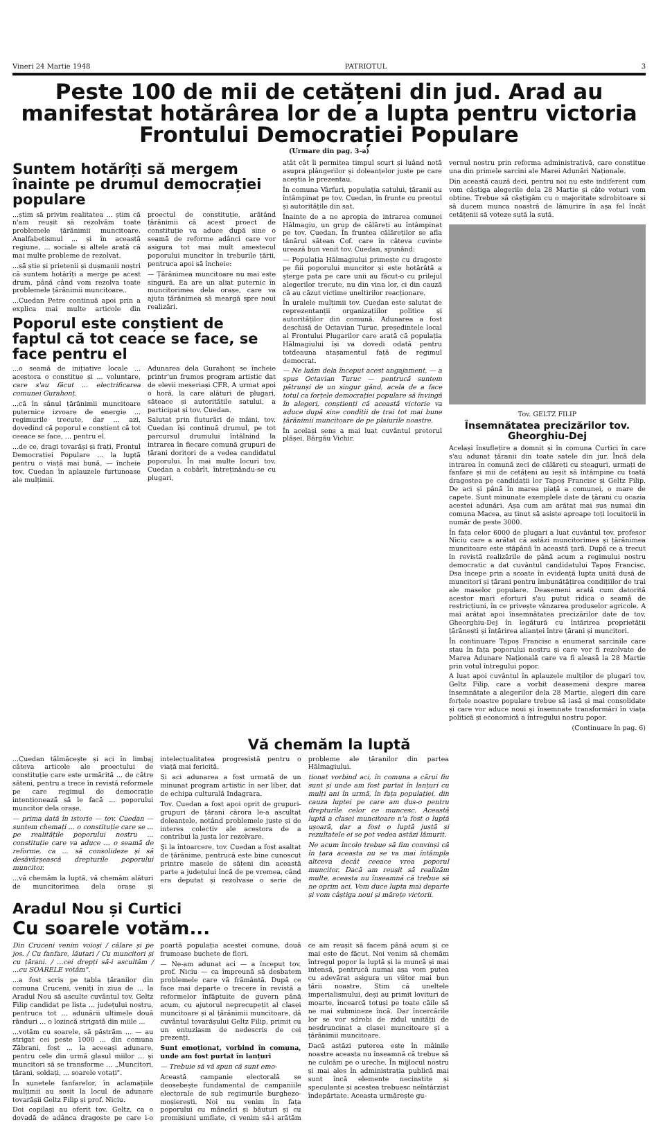Vineri 24 Martie 1948 PATRIOTUL 3
Peste 100 de mii de cetățeni din jud. Arad au manifestat hotărârea lor de a lupta pentru victoria Frontului Democrației Populare
(Urmare din pag. 3-a)
Suntem hotărîți să mergem înainte pe drumul democrației populare
...știm să privim realitatea ... știm că n'am reușit să rezolvăm toate problemele țărănimii muncitoare. Analfabetismul ... și în această regiune, ... sociale și altele arată că mai multe probleme de rezolvat.
...să știe și prietenii și dușmanii noștri că suntem hotărîți a merge pe acest drum, până când vom rezolva toate problemele țărănimii muncitoare..
...Cuedan Petre continuă apoi prin a explica mai multe articole din proectul de constituție, arătând țărănimii că acest proect de constituție va aduce după sine o seamă de reforme adânci care vor asigura tot mai mult amestecul poporului muncitor în treburile țării, pentruca apoi să încheie:
— Țărănimea muncitoare nu mai este singură. Ea are un aliat puternic în muncitorimea dela orașe, care va ajuta țărănimea să meargă spre noui realizări.
Poporul este conștient de faptul că tot ceace se face, se face pentru el
...o seamă de inițiative locale ... acestora o constitue și ... voluntare, care s'au făcut ... electrificarea comunei Gurahonț.
...că în sânul țărănimii muncitoare puternice izvoare de energie ... regimurile trecute, dar ... azi, dovedind că poporul e conștient că tot ceeace se face, ... pentru el.
...de ce, dragi tovarăși și frați, Frontul Democrației Populare ... la luptă pentru o viață mai bună, — încheie tov. Cuedan în aplauzele furtunoase ale mulțimii.
Adunarea dela Gurahonț se încheie printr'un frumos program artistic dat de elevii meseriași CFR. A urmat apoi o horă, la care alături de plugari, săteace și autoritățile satului, a participat și tov. Cuedan.
Salutat prin fluturări de mâini, tov. Cuedan își continuă drumul, pe tot parcursul drumului întâlnind la intrarea în fiecare comună grupuri de țărani doritori de a vedea candidatul poporului. În mai multe locuri tov. Cuedan a cobârît, întreținându-se cu plugari,
atât cât îi permitea timpul scurt și luând notă asupra plângerilor și doleanțelor juste pe care aceștia le prezentau.
În comuna Vârfuri, populația satului, țăranii au întâmpinat pe tov. Cuedan, în frunte cu preotul și autoritățile din sat.
Înainte de a ne apropia de intrarea comunei Hălmagiu, un grup de călăreți au întâmpinat pe tov. Cuedan. În fruntea călăreților se afla tânărul sătean Cof. care în câteva cuvinte urează bun venit tov. Cuedan, spunând:
— Populația Hălmagiului primește cu dragoste pe fiii poporului muncitor și este hotărâtă a șterge pata pe care unii au făcut-o cu prilejul alegerilor trecute, nu din vina lor, ci din cauză că au căzut victime uneltirilor reacționare.
În uralele mulțimii tov. Cuedan este salutat de reprezentanții organizațiilor politice și autorităților din comună. Adunarea a fost deschisă de Octavian Turuc, președintele local al Frontului Plugarilor care arată că populația Hălmagiului își va dovedi odată pentru totdeauna atașamentul față de regimul democrat.
— Ne luăm dela început acest angajament, — a spus Octavian Turuc — pentrucă suntem pătrunși de un singur gând, acela de a face totul ca forțele democrației populare să învingă în alegeri, conștienți că această victorie va aduce după sine condiții de trai tot mai bune țărănimii muncitoare de pe plaiurile noastre.
În același sens a mai luat cuvântul pretorul plășei, Bărgău Vichir.
vernul nostru prin reforma administrativă, care constitue una din primele sarcini ale Marei Adunări Naționale.
Din această cauză deci, pentru noi nu este indiferent cum vom câștiga alegerile dela 28 Martie și câte voturi vom obține. Trebue să câștigăm cu o majoritate sdrobitoare și să ducem munca noastră de lămurire în așa fel încât cetățenii să voteze sută la sută.
Tov. GELTZ FILIP
Însemnătatea precizărilor tov. Gheorghiu-Dej
Același însuflețire a domnit și în comuna Curtici în care s'au adunat țăranii din toate satele din jur. Încă dela intrarea în comună zeci de călăreți cu steaguri, urmați de fanfare și mii de cetățeni au ieșit să întâmpine cu toată dragostea pe candidații lor Tapoș Francisc și Geltz Filip. De aci și până în marea piață a comunei, o mare de capete. Sunt minunate exemplele date de țărani cu ocazia acestei adunări. Așa cum am arătat mai sus numai din comuna Macea, au ținut să asiste aproape toți locuitorii în număr de peste 3000.
În fața celor 6000 de plugari a luat cuvântul tov. profesor Niciu care a arătat că astăzi muncitorimea și țărănimea muncitoare este stăpână în această țară. După ce a trecut în revistă realizările de până acum a regimului nostru democratic a dat cuvântul candidatului Tapoș Francisc. Dsa începe prin a scoate în evidență lupta unită dusă de muncitori și țărani pentru îmbunătățirea condițiilor de trai ale maselor populare. Deasemeni arată cum datorită acestor mari eforturi s'au putut ridica o seamă de restricțiuni, în ce privește vânzarea produselor agricole. A mai arătat apoi însemnătatea precizărilor date de tov. Gheorghiu-Dej în legătură cu întărirea proprietății țărănești și întărirea alianței între țărani și muncitori.
În continuare Tapoș Francisc a enumerat sarcinile care stau în fața poporului nostru și care vor fi rezolvate de Marea Adunare Națională care va fi aleasă la 28 Martie prin votul întregului popor.
A luat apoi cuvântul în aplauzele mulților de plugari tov. Geltz Filip, care a vorbit deasemeni despre marea însemnătate a alegerilor dela 28 Martie, alegeri din care forțele noastre populare trebue să iasă și mai consolidate și care vor aduce noui și însemnate transformări în viața politică și economică a întregului nostru popor.
(Continuare în pag. 6)
Vă chemăm la luptă
...Cuedan tălmăcește și aci în limbaj câteva articole ale proectului de constituție care este urmărită ... de către săteni, pentru a trece în revistă reformele pe care regimul de democrație intenționează să le facă ... poporului muncitor dela orașe.
— prima dată în istorie — tov. Cuedan — suntem chemați ... o constituție care se ... pe realitățile poporului nostru ... constituție care va aduce ... o seamă de reforme, ca ... să consolideze și să desăvârșească drepturile poporului muncitor.
...vă chemăm la luptă, vă chemăm alături de muncitorimea dela orașe și intelectualitatea progresistă pentru o viață mai fericită.
Si aci adunarea a fost urmată de un minunat program artistic în aer liber, dat de echipa culturală Indagrara.
Tov. Cuedan a fost apoi oprit de grupuri-grupuri de țărani cărora le-a ascultat doleanțele, notând problemele juste și de interes colectiv ale acestora de a contribui la justa lor rezolvare.
Și la întoarcere, tov. Cuedan a fost asaltat de țărănime, pentrucă este bine cunoscut printre masele de săteni din această parte a județului încă de pe vremea, când era deputat și rezolvase o serie de probleme ale țăranilor din partea Hălmagiului.
tionat vorbind aci, în comuna a cărui fiu sunt și unde am fost purtat în lanțuri cu mulți ani în urmă, în fața populației, din cauza luptei pe care am dus-o pentru drepturile celor ce muncesc. Această luptă a clasei muncitoare n'a fost o luptă ușoară, dar a fost o luptă justă și rezultatele ei se pot vedea astăzi lămurit.
Ne acum încolo trebue să fim convinși că în țara aceasta nu se va mai întâmpla altceva decât ceeace vrea poporul muncitor. Dacă am reușit să realizăm multe, aceasta nu înseamnă că trebue să ne oprim aci. Vom duce lupta mai departe și vom câștiga noui și mărețe victorii.
Aradul Nou și Curtici
Cu soarele votăm...
Din Cruceni venim voioși / călare și pe jos. / Cu fanfare, lăutari / Cu muncitori și cu țărani. / ...cei drepți să-i ascultăm / ...cu SOARELE votăm".
...a fost scris pe tabla țăranilor din comuna Cruceni, veniți în ziua de ... la Aradul Nou să asculte cuvântul tov. Geltz Filip candidat pe lista ... județului nostru, pentruca tot ... adunării ultimele două rânduri ... o lozincă strigată din miile ...
...votăm cu soarele, să păstrăm ... — au strigat cei peste 1000 ... din comuna Zăbrani, fost ... la aceeași adunare, pentru cele din urmă glasul miilor ... și muncitori să se transforme ... „Muncitori, țărani, soldați, ... soarele votați".
În sunetele fanfarelor, în aclamațiile mulțimii au sosit la locul de adunare tovarășii Geltz Filip și prof. Niciu.
Doi copilași au oferit tov. Geltz, ca o dovadă de adânca dragoste pe care i-o poartă populația acestei comune, două frumoase buchete de flori.
— Ne-am adunat aci — a început tov. prof. Niciu — ca împreună să desbatem problemele care vă frământă. După ce face mai departe o trecere în revistă a reformelor înfăptuite de guvern până acum, cu ajutorul neprecupețit al clasei muncitoare și al țărănimii muncitoare, dă cuvântul tovarășului Geltz Filip, primit cu un entuziasm de nedescris de cei prezenți.
Sunt emoționat, vorbind în comuna, unde am fost purtat în lanțuri
— Trebuie să vă spun că sunt emo-
Această campanie electorală se deosebește fundamental de campaniile electorale de sub regimurile burghezo-moșierești. Noi nu venim în fața poporului cu mâncări și băuturi și cu promisiuni umflate, ci venim să-i arătăm ce am reușit să facem până acum și ce mai este de făcut. Noi venim să chemăm întregul popor la luptă și la muncă și mai intensă, pentrucă numai așa vom putea cu adevărat asigura un viitor mai bun țării noastre. Stim că uneltele imperialismului, deși au primit lovituri de moarte, încearcă totuși pe toate căile să ne mai submineze încă. Dar încercările lor se vor sdrobi de zidul unității de nesdruncinat a clasei muncitoare și a țărănimii muncitoare.
Dacă astăzi puterea este în mâinile noastre aceasta nu înseamnă că trebue să ne culcăm pe o ureche. În mijlocul nostru și mai ales în administrația publică mai sunt încă elemente necinstite și speculante și acestea trebuesc neîntârziat îndepărtate. Aceasta urmărește gu-